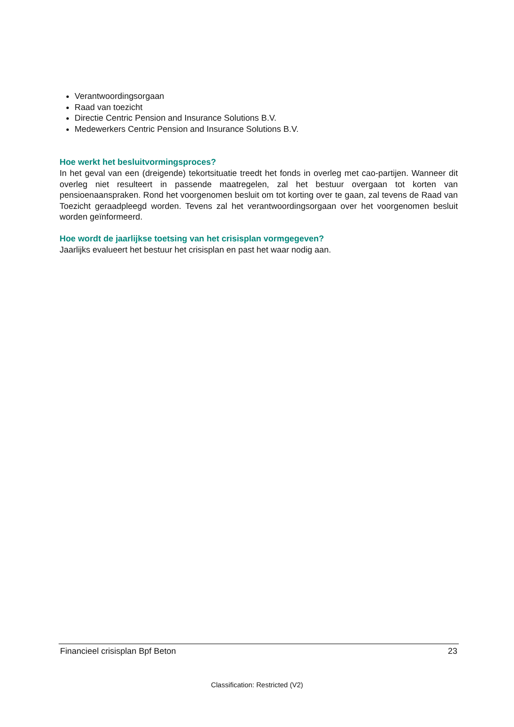Verantwoordingsorgaan
Raad van toezicht
Directie Centric Pension and Insurance Solutions B.V.
Medewerkers Centric Pension and Insurance Solutions B.V.
Hoe werkt het besluitvormingsproces?
In het geval van een (dreigende) tekortsituatie treedt het fonds in overleg met cao-partijen. Wanneer dit overleg niet resulteert in passende maatregelen, zal het bestuur overgaan tot korten van pensioenaanspraken. Rond het voorgenomen besluit om tot korting over te gaan, zal tevens de Raad van Toezicht geraadpleegd worden. Tevens zal het verantwoordingsorgaan over het voorgenomen besluit worden geïnformeerd.
Hoe wordt de jaarlijkse toetsing van het crisisplan vormgegeven?
Jaarlijks evalueert het bestuur het crisisplan en past het waar nodig aan.
Financieel crisisplan Bpf Beton 23
Classification: Restricted (V2)